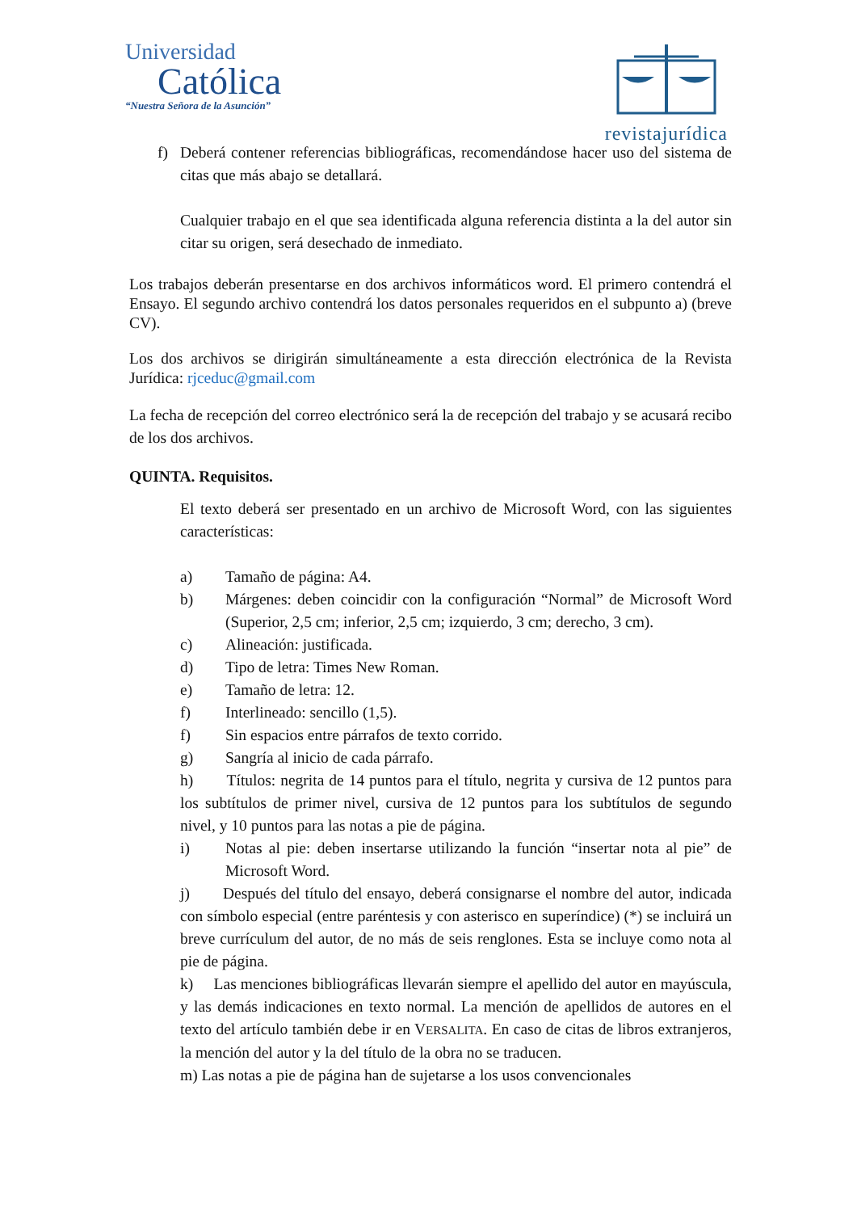Universidad
Católica
“Nuestra Señora de la Asunción”
revistajurídica
f) Deberá contener referencias bibliográficas, recomendándose hacer uso del sistema de citas que más abajo se detallará.
Cualquier trabajo en el que sea identificada alguna referencia distinta a la del autor sin citar su origen, será desechado de inmediato.
Los trabajos deberán presentarse en dos archivos informáticos word. El primero contendrá el Ensayo. El segundo archivo contendrá los datos personales requeridos en el subpunto a) (breve CV).
Los dos archivos se dirigirán simultáneamente a esta dirección electrónica de la Revista Jurídica: rjceduc@gmail.com
La fecha de recepción del correo electrónico será la de recepción del trabajo y se acusará recibo de los dos archivos.
QUINTA. Requisitos.
El texto deberá ser presentado en un archivo de Microsoft Word, con las siguientes características:
a) Tamaño de página: A4.
b) Márgenes: deben coincidir con la configuración “Normal” de Microsoft Word (Superior, 2,5 cm; inferior, 2,5 cm; izquierdo, 3 cm; derecho, 3 cm).
c) Alineación: justificada.
d) Tipo de letra: Times New Roman.
e) Tamaño de letra: 12.
f) Interlineado: sencillo (1,5).
f) Sin espacios entre párrafos de texto corrido.
g) Sangría al inicio de cada párrafo.
h) Títulos: negrita de 14 puntos para el título, negrita y cursiva de 12 puntos para los subtítulos de primer nivel, cursiva de 12 puntos para los subtítulos de segundo nivel, y 10 puntos para las notas a pie de página.
i) Notas al pie: deben insertarse utilizando la función “insertar nota al pie” de Microsoft Word.
j) Después del título del ensayo, deberá consignarse el nombre del autor, indicada con símbolo especial (entre paréntesis y con asterisco en superíndice) (*) se incluirá un breve currículum del autor, de no más de seis renglones. Esta se incluye como nota al pie de página.
k) Las menciones bibliográficas llevarán siempre el apellido del autor en mayúscula, y las demás indicaciones en texto normal. La mención de apellidos de autores en el texto del artículo también debe ir en VERSALITA. En caso de citas de libros extranjeros, la mención del autor y la del título de la obra no se traducen.
m) Las notas a pie de página han de sujetarse a los usos convencionales